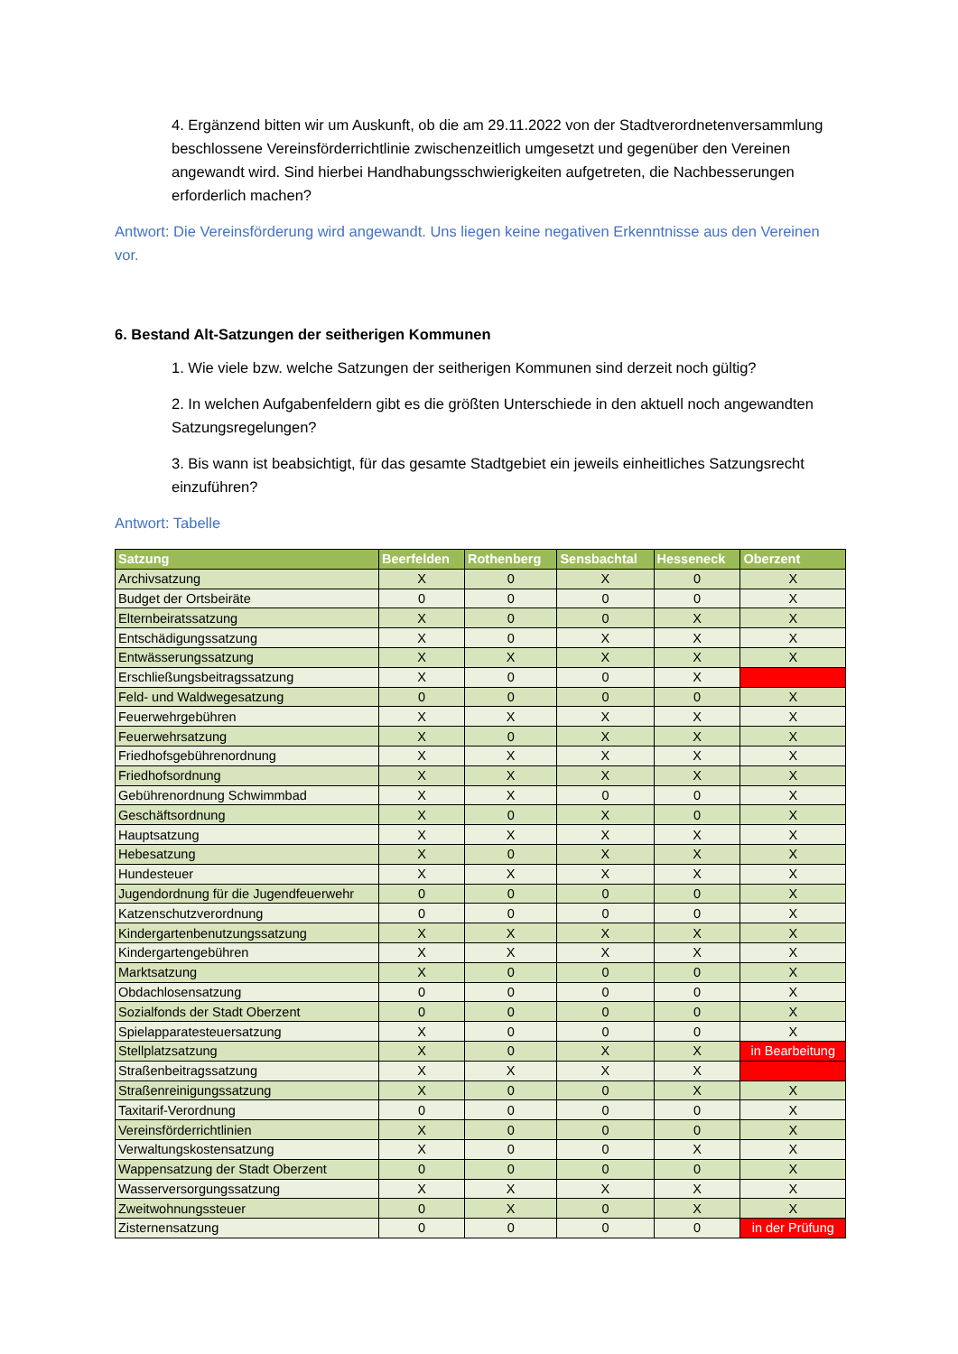4. Ergänzend bitten wir um Auskunft, ob die am 29.11.2022 von der Stadtverordnetenversammlung beschlossene Vereinsförderrichtlinie zwischenzeitlich umgesetzt und gegenüber den Vereinen angewandt wird. Sind hierbei Handhabungsschwierigkeiten aufgetreten, die Nachbesserungen erforderlich machen?
Antwort: Die Vereinsförderung wird angewandt. Uns liegen keine negativen Erkenntnisse aus den Vereinen vor.
6. Bestand Alt-Satzungen der seitherigen Kommunen
1. Wie viele bzw. welche Satzungen der seitherigen Kommunen sind derzeit noch gültig?
2. In welchen Aufgabenfeldern gibt es die größten Unterschiede in den aktuell noch angewandten Satzungsregelungen?
3. Bis wann ist beabsichtigt, für das gesamte Stadtgebiet ein jeweils einheitliches Satzungsrecht einzuführen?
Antwort: Tabelle
| Satzung | Beerfelden | Rothenberg | Sensbachtal | Hesseneck | Oberzent |
| --- | --- | --- | --- | --- | --- |
| Archivsatzung | X | 0 | X | 0 | X |
| Budget der Ortsbeiräte | 0 | 0 | 0 | 0 | X |
| Elternbeiratssatzung | X | 0 | 0 | X | X |
| Entschädigungssatzung | X | 0 | X | X | X |
| Entwässerungssatzung | X | X | X | X | X |
| Erschließungsbeitragssatzung | X | 0 | 0 | X | |
| Feld- und Waldwegesatzung | 0 | 0 | 0 | 0 | X |
| Feuerwehrgebühren | X | X | X | X | X |
| Feuerwehrsatzung | X | 0 | X | X | X |
| Friedhofsgebührenordnung | X | X | X | X | X |
| Friedhofsordnung | X | X | X | X | X |
| Gebührenordnung Schwimmbad | X | X | 0 | 0 | X |
| Geschäftsordnung | X | 0 | X | 0 | X |
| Hauptsatzung | X | X | X | X | X |
| Hebesatzung | X | 0 | X | X | X |
| Hundesteuer | X | X | X | X | X |
| Jugendordnung für die Jugendfeuerwehr | 0 | 0 | 0 | 0 | X |
| Katzenschutzverordnung | 0 | 0 | 0 | 0 | X |
| Kindergartenbenutzungssatzung | X | X | X | X | X |
| Kindergartengebühren | X | X | X | X | X |
| Marktsatzung | X | 0 | 0 | 0 | X |
| Obdachlosensatzung | 0 | 0 | 0 | 0 | X |
| Sozialfonds der Stadt Oberzent | 0 | 0 | 0 | 0 | X |
| Spielapparatesteuersatzung | X | 0 | 0 | 0 | X |
| Stellplatzsatzung | X | 0 | X | X | in Bearbeitung |
| Straßenbeitragssatzung | X | X | X | X | |
| Straßenreinigungssatzung | X | 0 | 0 | X | X |
| Taxitarif-Verordnung | 0 | 0 | 0 | 0 | X |
| Vereinsförderrichtlinien | X | 0 | 0 | 0 | X |
| Verwaltungskostensatzung | X | 0 | 0 | X | X |
| Wappensatzung der Stadt Oberzent | 0 | 0 | 0 | 0 | X |
| Wasserversorgungssatzung | X | X | X | X | X |
| Zweitwohnungssteuer | 0 | X | 0 | X | X |
| Zisternensatzung | 0 | 0 | 0 | 0 | in der Prüfung |